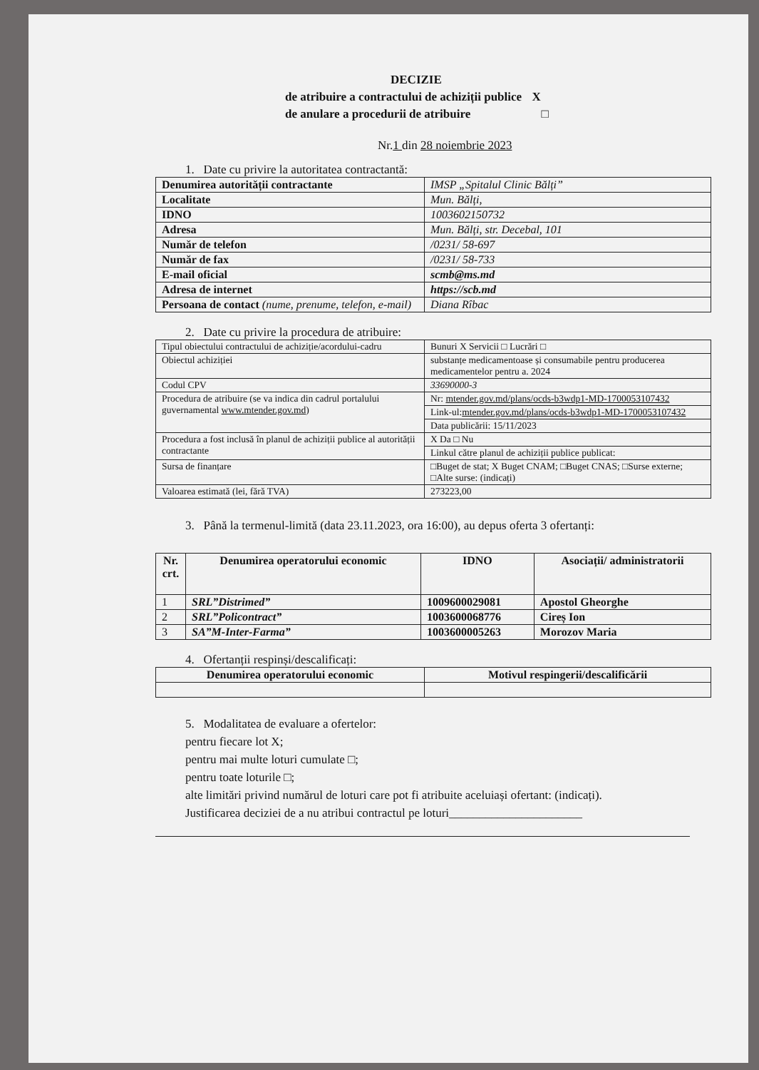DECIZIE
de atribuire a contractului de achiziții publice X
de anulare a procedurii de atribuire □
Nr.1 din 28 noiembrie 2023
1. Date cu privire la autoritatea contractantă:
| Denumirea autorității contractante | IMSP „Spitalul Clinic Bălți” |
| Localitate | Mun. Bălți, |
| IDNO | 1003602150732 |
| Adresa | Mun. Bălți, str. Decebal, 101 |
| Număr de telefon | /0231/ 58-697 |
| Număr de fax | /0231/ 58-733 |
| E-mail oficial | scmb@ms.md |
| Adresa de internet | https://scb.md |
| Persoana de contact (nume, prenume, telefon, e-mail) | Diana Rîbac |
2. Date cu privire la procedura de atribuire:
| Tipul obiectului contractului de achiziție/acordului-cadru | Bunuri X Servicii □ Lucrări □ |
| Obiectul achiziției | substanțe medicamentoase și consumabile pentru producerea medicamentelor pentru a. 2024 |
| Codul CPV | 33690000-3 |
| Procedura de atribuire (se va indica din cadrul portalului guvernamental www.mtender.gov.md ) | Nr: mtender.gov.md/plans/ocds-b3wdp1-MD-1700053107432 |
| | Link-ul: mtender.gov.md/plans/ocds-b3wdp1-MD-1700053107432 |
| | Data publicării: 15/11/2023 |
| Procedura a fost inclusă în planul de achiziții publice al autorității contractante | X Da □ Nu |
| | Linkul către planul de achiziții publice publicat: |
| Sursa de finanțare | □Buget de stat; X Buget CNAM; □Buget CNAS; □Surse externe; □Alte surse: (indicați) |
| Valoarea estimată (lei, fără TVA) | 273223,00 |
3. Până la termenul-limită (data 23.11.2023, ora 16:00), au depus oferta 3 ofertanți:
| Nr. crt. | Denumirea operatorului economic | IDNO | Asociații/ administratorii |
| --- | --- | --- | --- |
| 1 | SRL”Distrimed” | 1009600029081 | Apostol Gheorghe |
| 2 | SRL”Policontract” | 1003600068776 | Cireș Ion |
| 3 | SA”M-Inter-Farma” | 1003600005263 | Morozov Maria |
4. Ofertanții respinși/descalificați:
| Denumirea operatorului economic | Motivul respingerii/descalificării |
| --- | --- |
5. Modalitatea de evaluare a ofertelor:
pentru fiecare lot X;
pentru mai multe loturi cumulate □;
pentru toate loturile □;
alte limitări privind numărul de loturi care pot fi atribuite aceluiași ofertant: (indicați).
Justificarea deciziei de a nu atribui contractul pe loturi______________________